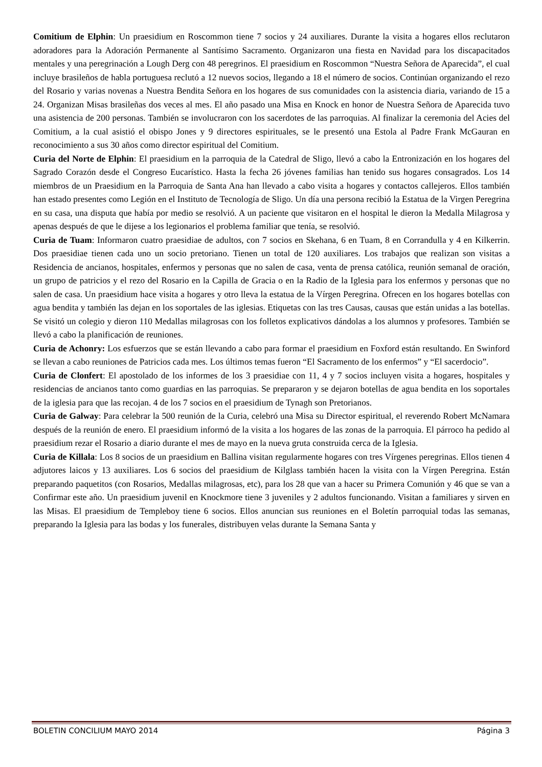Comitium de Elphin: Un praesidium en Roscommon tiene 7 socios y 24 auxiliares. Durante la visita a hogares ellos reclutaron adoradores para la Adoración Permanente al Santísimo Sacramento. Organizaron una fiesta en Navidad para los discapacitados mentales y una peregrinación a Lough Derg con 48 peregrinos. El praesidium en Roscommon “Nuestra Señora de Aparecida”, el cual incluye brasileños de habla portuguesa reclutó a 12 nuevos socios, llegando a 18 el número de socios. Continúan organizando el rezo del Rosario y varias novenas a Nuestra Bendita Señora en los hogares de sus comunidades con la asistencia diaria, variando de 15 a 24. Organizan Misas brasileñas dos veces al mes. El año pasado una Misa en Knock en honor de Nuestra Señora de Aparecida tuvo una asistencia de 200 personas. También se involucraron con los sacerdotes de las parroquias. Al finalizar la ceremonia del Acies del Comitium, a la cual asistió el obispo Jones y 9 directores espirituales, se le presentó una Estola al Padre Frank McGauran en reconocimiento a sus 30 años como director espiritual del Comitium.
Curia del Norte de Elphin: El praesidium en la parroquia de la Catedral de Sligo, llevó a cabo la Entronización en los hogares del Sagrado Corazón desde el Congreso Eucarístico. Hasta la fecha 26 jóvenes familias han tenido sus hogares consagrados. Los 14 miembros de un Praesidium en la Parroquia de Santa Ana han llevado a cabo visita a hogares y contactos callejeros. Ellos también han estado presentes como Legión en el Instituto de Tecnología de Sligo. Un día una persona recibió la Estatua de la Virgen Peregrina en su casa, una disputa que había por medio se resolvió. A un paciente que visitaron en el hospital le dieron la Medalla Milagrosa y apenas después de que le dijese a los legionarios el problema familiar que tenía, se resolvió.
Curia de Tuam: Informaron cuatro praesidiae de adultos, con 7 socios en Skehana, 6 en Tuam, 8 en Corrandulla y 4 en Kilkerrin. Dos praesidiae tienen cada uno un socio pretoriano. Tienen un total de 120 auxiliares. Los trabajos que realizan son visitas a Residencia de ancianos, hospitales, enfermos y personas que no salen de casa, venta de prensa católica, reunión semanal de oración, un grupo de patricios y el rezo del Rosario en la Capilla de Gracia o en la Radio de la Iglesia para los enfermos y personas que no salen de casa. Un praesidium hace visita a hogares y otro lleva la estatua de la Vírgen Peregrina. Ofrecen en los hogares botellas con agua bendita y también las dejan en los soportales de las iglesias. Etiquetas con las tres Causas, causas que están unidas a las botellas. Se visitó un colegio y dieron 110 Medallas milagrosas con los folletos explicativos dándolas a los alumnos y profesores. También se llevó a cabo la planificación de reuniones.
Curia de Achonry: Los esfuerzos que se están llevando a cabo para formar el praesidium en Foxford están resultando. En Swinford se llevan a cabo reuniones de Patricios cada mes. Los últimos temas fueron “El Sacramento de los enfermos” y “El sacerdocio”.
Curia de Clonfert: El apostolado de los informes de los 3 praesidiae con 11, 4 y 7 socios incluyen visita a hogares, hospitales y residencias de ancianos tanto como guardias en las parroquias. Se prepararon y se dejaron botellas de agua bendita en los soportales de la iglesia para que las recojan. 4 de los 7 socios en el praesidium de Tynagh son Pretorianos.
Curia de Galway: Para celebrar la 500 reunión de la Curia, celebró una Misa su Director espiritual, el reverendo Robert McNamara después de la reunión de enero. El praesidium informó de la visita a los hogares de las zonas de la parroquia. El párroco ha pedido al praesidium rezar el Rosario a diario durante el mes de mayo en la nueva gruta construida cerca de la Iglesia.
Curia de Killala: Los 8 socios de un praesidium en Ballina visitan regularmente hogares con tres Vírgenes peregrinas. Ellos tienen 4 adjutores laicos y 13 auxiliares. Los 6 socios del praesidium de Kilglass también hacen la visita con la Vírgen Peregrina. Están preparando paquetitos (con Rosarios, Medallas milagrosas, etc), para los 28 que van a hacer su Primera Comunión y 46 que se van a Confirmar este año. Un praesidium juvenil en Knockmore tiene 3 juveniles y 2 adultos funcionando. Visitan a familiares y sirven en las Misas. El praesidium de Templeboy tiene 6 socios. Ellos anuncian sus reuniones en el Boletín parroquial todas las semanas, preparando la Iglesia para las bodas y los funerales, distribuyen velas durante la Semana Santa y
BOLETIN CONCILIUM MAYO 2014 Página 3